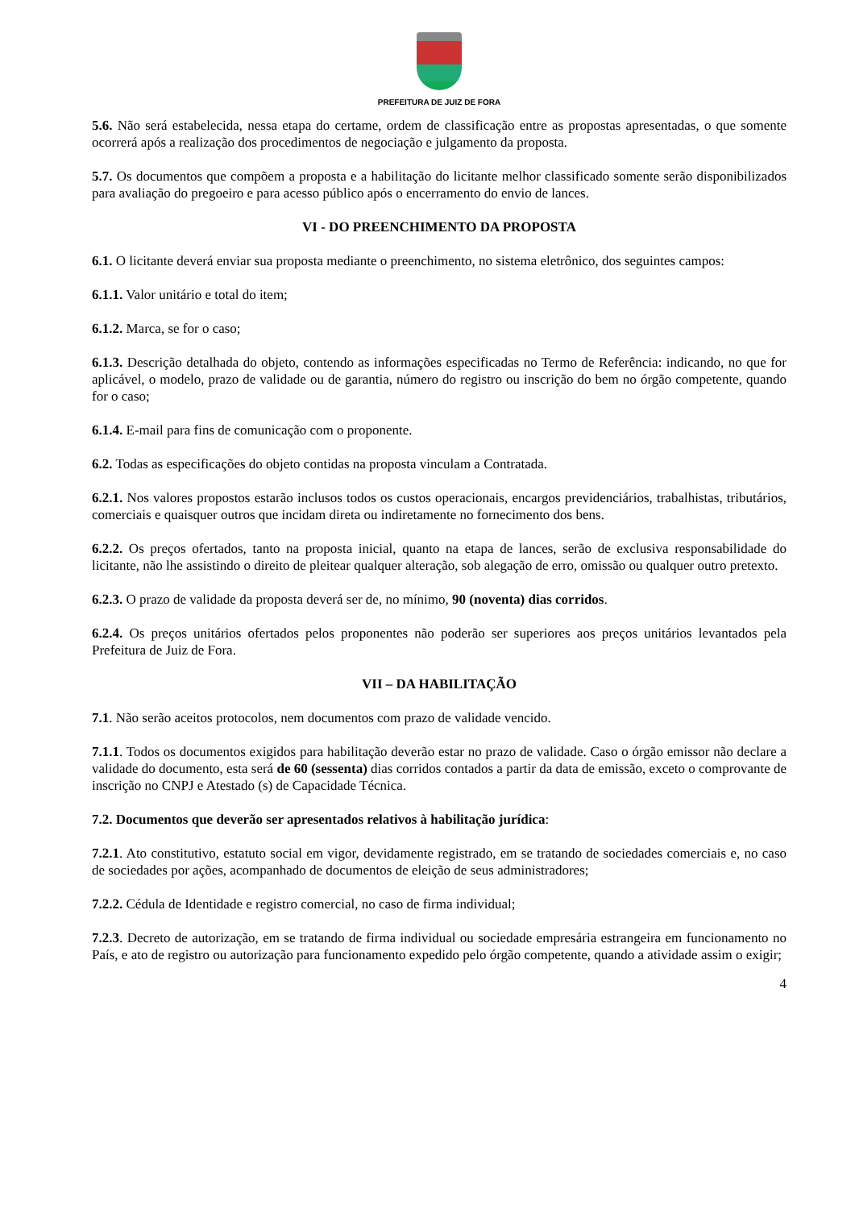PREFEITURA DE JUIZ DE FORA
5.6. Não será estabelecida, nessa etapa do certame, ordem de classificação entre as propostas apresentadas, o que somente ocorrerá após a realização dos procedimentos de negociação e julgamento da proposta.
5.7. Os documentos que compõem a proposta e a habilitação do licitante melhor classificado somente serão disponibilizados para avaliação do pregoeiro e para acesso público após o encerramento do envio de lances.
VI - DO PREENCHIMENTO DA PROPOSTA
6.1. O licitante deverá enviar sua proposta mediante o preenchimento, no sistema eletrônico, dos seguintes campos:
6.1.1. Valor unitário e total do item;
6.1.2. Marca, se for o caso;
6.1.3. Descrição detalhada do objeto, contendo as informações especificadas no Termo de Referência: indicando, no que for aplicável, o modelo, prazo de validade ou de garantia, número do registro ou inscrição do bem no órgão competente, quando for o caso;
6.1.4. E-mail para fins de comunicação com o proponente.
6.2. Todas as especificações do objeto contidas na proposta vinculam a Contratada.
6.2.1. Nos valores propostos estarão inclusos todos os custos operacionais, encargos previdenciários, trabalhistas, tributários, comerciais e quaisquer outros que incidam direta ou indiretamente no fornecimento dos bens.
6.2.2. Os preços ofertados, tanto na proposta inicial, quanto na etapa de lances, serão de exclusiva responsabilidade do licitante, não lhe assistindo o direito de pleitear qualquer alteração, sob alegação de erro, omissão ou qualquer outro pretexto.
6.2.3. O prazo de validade da proposta deverá ser de, no mínimo, 90 (noventa) dias corridos.
6.2.4. Os preços unitários ofertados pelos proponentes não poderão ser superiores aos preços unitários levantados pela Prefeitura de Juiz de Fora.
VII – DA HABILITAÇÃO
7.1. Não serão aceitos protocolos, nem documentos com prazo de validade vencido.
7.1.1. Todos os documentos exigidos para habilitação deverão estar no prazo de validade. Caso o órgão emissor não declare a validade do documento, esta será de 60 (sessenta) dias corridos contados a partir da data de emissão, exceto o comprovante de inscrição no CNPJ e Atestado (s) de Capacidade Técnica.
7.2. Documentos que deverão ser apresentados relativos à habilitação jurídica:
7.2.1. Ato constitutivo, estatuto social em vigor, devidamente registrado, em se tratando de sociedades comerciais e, no caso de sociedades por ações, acompanhado de documentos de eleição de seus administradores;
7.2.2. Cédula de Identidade e registro comercial, no caso de firma individual;
7.2.3. Decreto de autorização, em se tratando de firma individual ou sociedade empresária estrangeira em funcionamento no País, e ato de registro ou autorização para funcionamento expedido pelo órgão competente, quando a atividade assim o exigir;
4